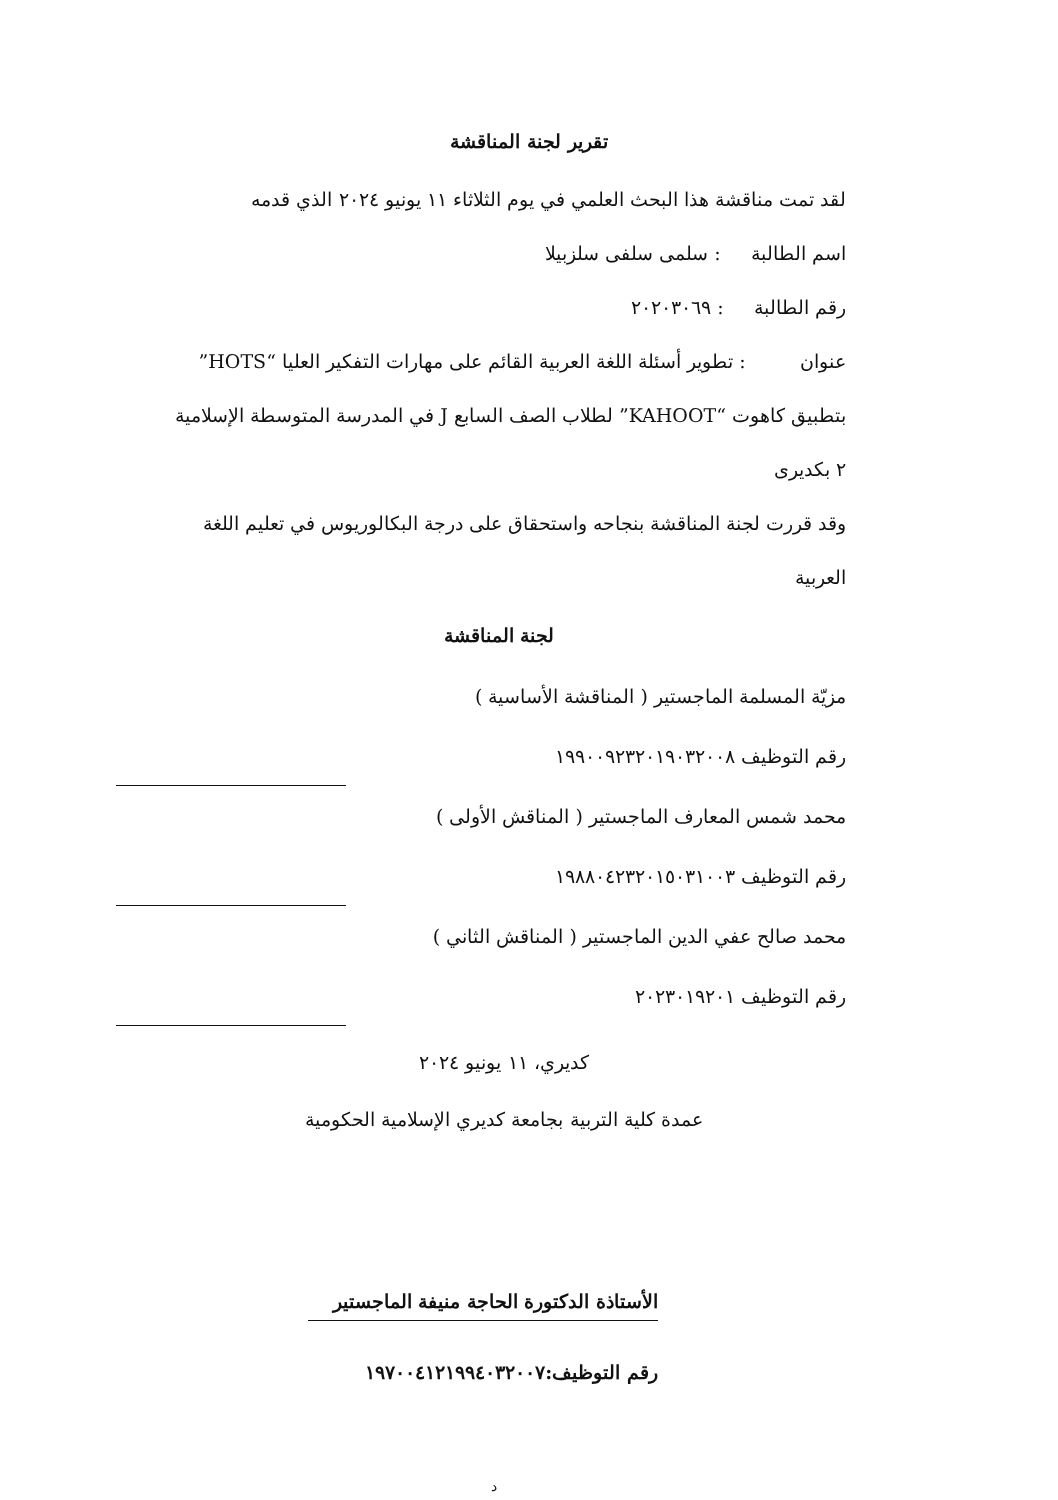تقرير لجنة المناقشة
لقد تمت مناقشة هذا البحث العلمي في يوم الثلاثاء ١١ يونيو ٢٠٢٤ الذي قدمه
اسم الطالبة : سلمى سلفى سلزبيلا
رقم الطالبة : ٢٠٢٠٣٠٦٩
عنوان : تطوير أسئلة اللغة العربية القائم على مهارات التفكير العليا “HOTS” بتطبيق كاهوت “KAHOOT” لطلاب الصف السابع J في المدرسة المتوسطة الإسلامية ٢ بكديرى
وقد قررت لجنة المناقشة بنجاحه واستحقاق على درجة البكالوريوس في تعليم اللغة العربية
لجنة المناقشة
مزيّة المسلمة الماجستير ( المناقشة الأساسية )
رقم التوظيف ١٩٩٠٠٩٢٣٢٠١٩٠٣٢٠٠٨
محمد شمس المعارف الماجستير ( المناقش الأولى )
رقم التوظيف ١٩٨٨٠٤٢٣٢٠١٥٠٣١٠٠٣
محمد صالح عفي الدين الماجستير ( المناقش الثاني )
رقم التوظيف ٢٠٢٣٠١٩٢٠١
كديري، ١١ يونيو ٢٠٢٤
عمدة كلية التربية بجامعة كديري الإسلامية الحكومية
الأستاذة الدكتورة الحاجة منيفة الماجستير
رقم التوظيف:١٩٧٠٠٤١٢١٩٩٤٠٣٢٠٠٧
د